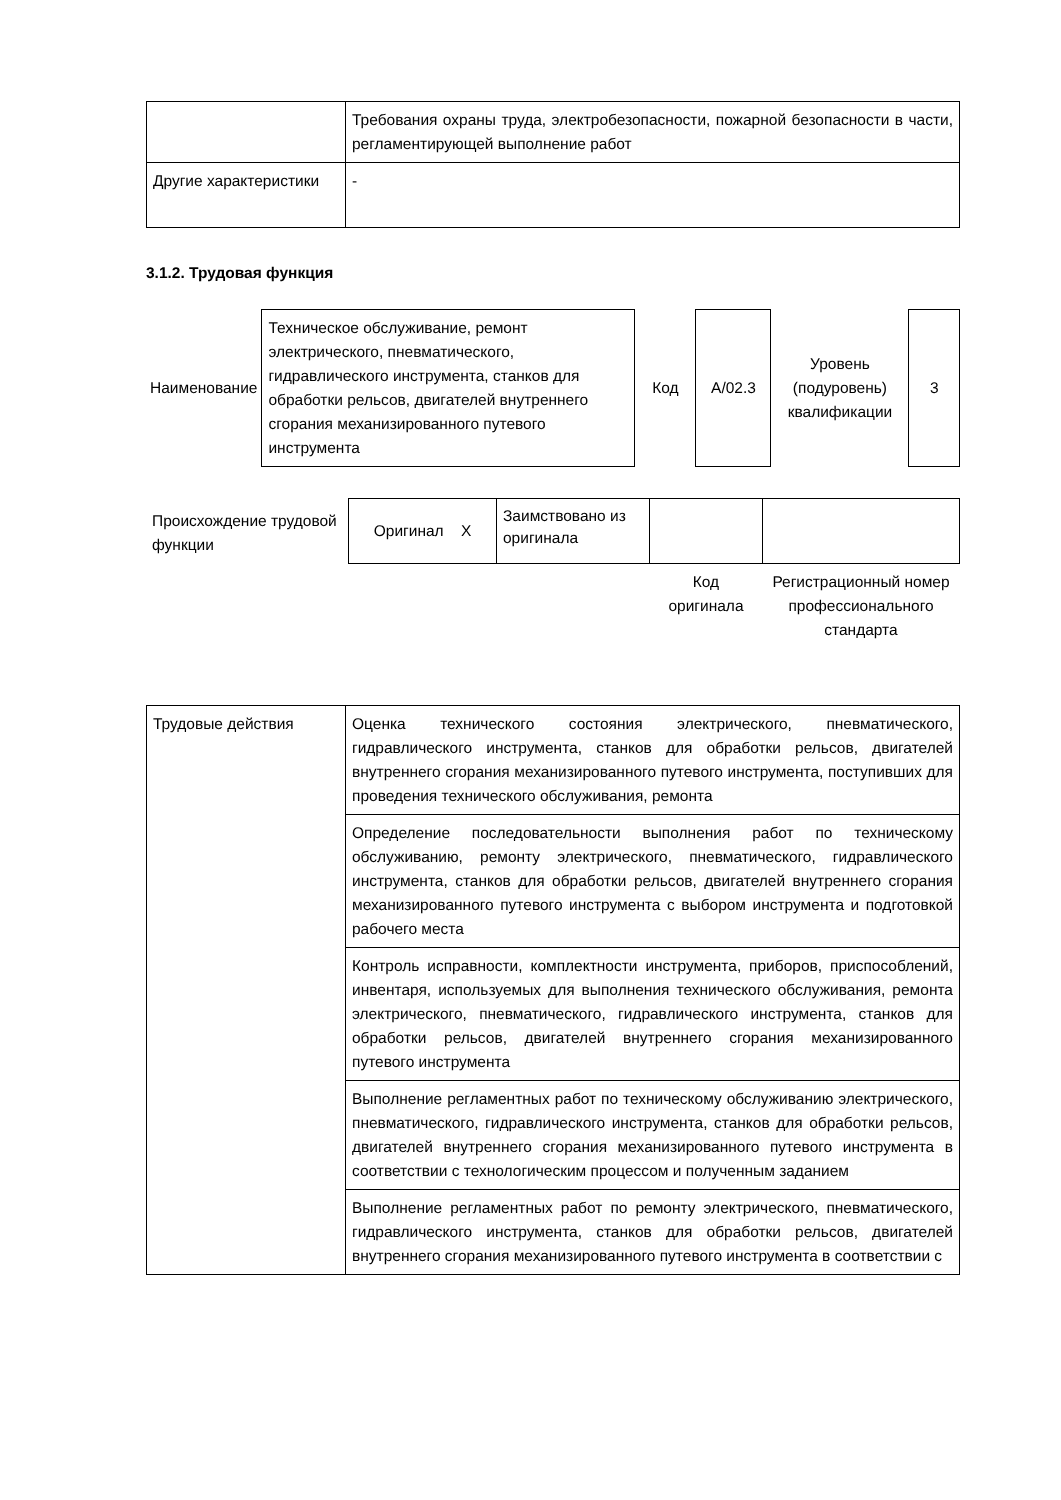| | Требования охраны труда, электробезопасности, пожарной безопасности в части, регламентирующей выполнение работ |
| Другие характеристики | - |
3.1.2. Трудовая функция
| Наименование | Техническое обслуживание, ремонт электрического, пневматического, гидравлического инструмента, станков для обработки рельсов, двигателей внутреннего сгорания механизированного путевого инструмента | Код | A/02.3 | Уровень (подуровень) квалификации | 3 |
| Происхождение трудовой функции | Оригинал X | Заимствовано из оригинала | | |
| | | | Код оригинала | Регистрационный номер профессионального стандарта |
| Трудовые действия | Оценка технического состояния электрического, пневматического, гидравлического инструмента, станков для обработки рельсов, двигателей внутреннего сгорания механизированного путевого инструмента, поступивших для проведения технического обслуживания, ремонта |
| | Определение последовательности выполнения работ по техническому обслуживанию, ремонту электрического, пневматического, гидравлического инструмента, станков для обработки рельсов, двигателей внутреннего сгорания механизированного путевого инструмента с выбором инструмента и подготовкой рабочего места |
| | Контроль исправности, комплектности инструмента, приборов, приспособлений, инвентаря, используемых для выполнения технического обслуживания, ремонта электрического, пневматического, гидравлического инструмента, станков для обработки рельсов, двигателей внутреннего сгорания механизированного путевого инструмента |
| | Выполнение регламентных работ по техническому обслуживанию электрического, пневматического, гидравлического инструмента, станков для обработки рельсов, двигателей внутреннего сгорания механизированного путевого инструмента в соответствии с технологическим процессом и полученным заданием |
| | Выполнение регламентных работ по ремонту электрического, пневматического, гидравлического инструмента, станков для обработки рельсов, двигателей внутреннего сгорания механизированного путевого инструмента в соответствии с |